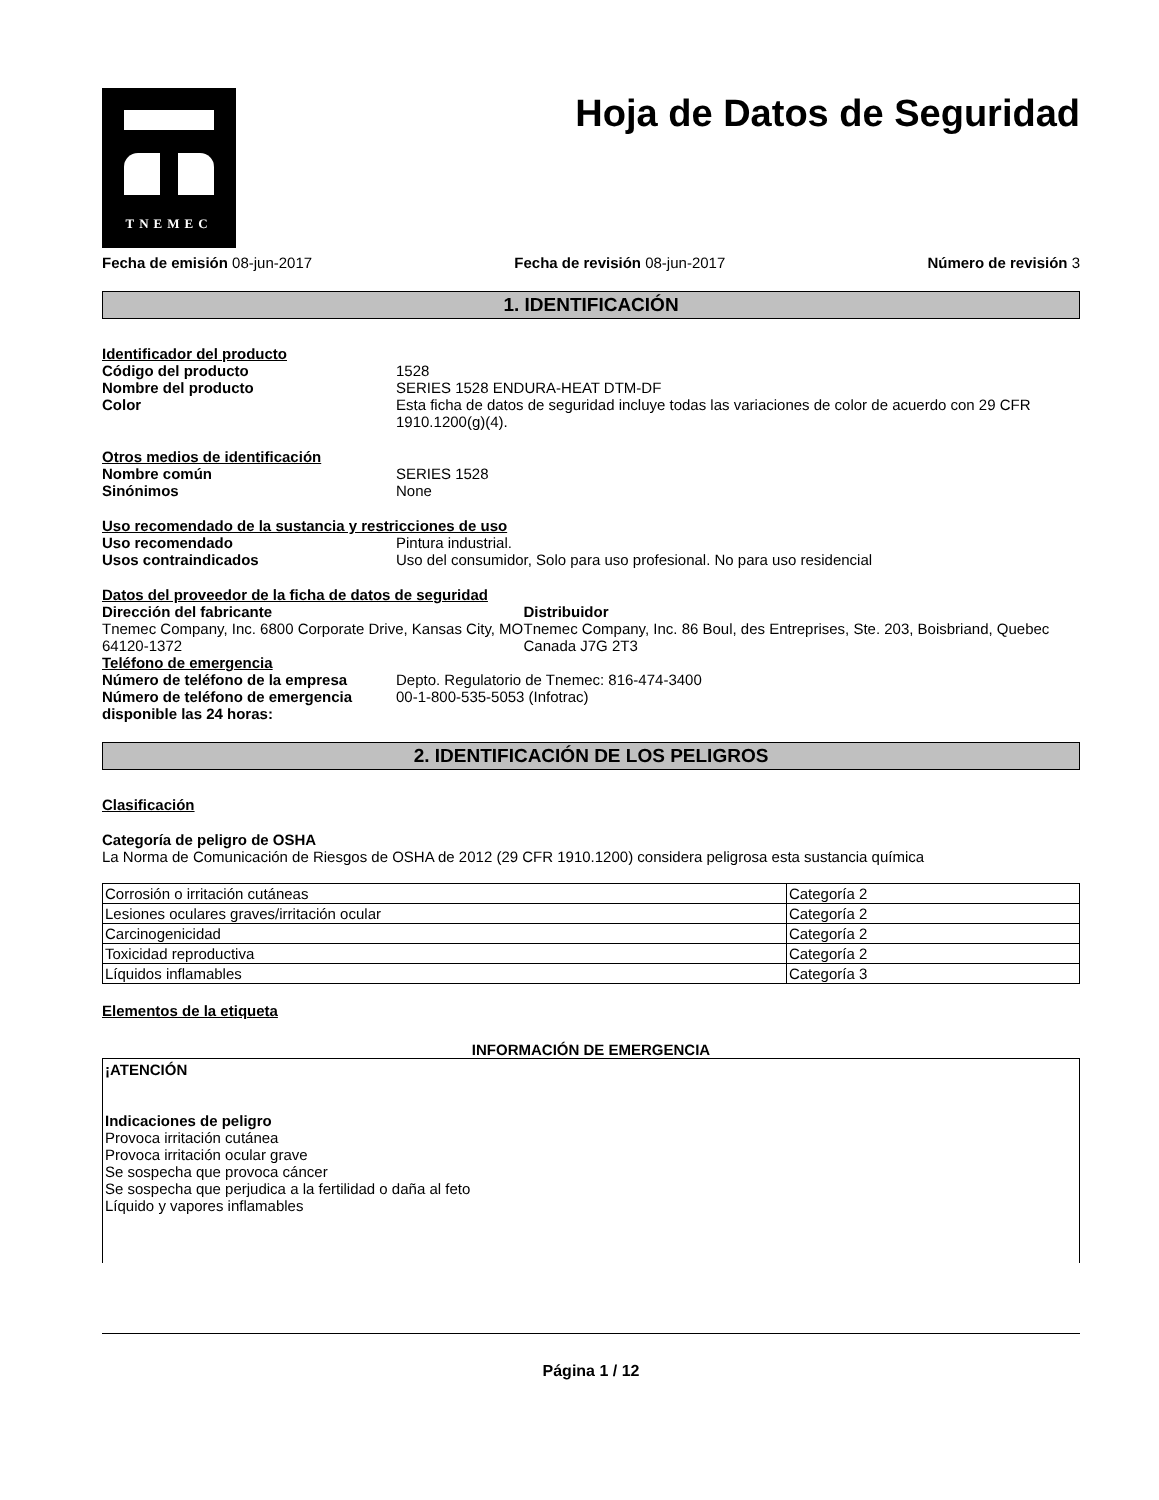TNEMEC
Hoja de Datos de Seguridad
Fecha de emisión 08-jun-2017 Fecha de revisión 08-jun-2017 Número de revisión 3
1. IDENTIFICACIÓN
Identificador del producto
Código del producto 1528
Nombre del producto SERIES 1528 ENDURA-HEAT DTM-DF
Color Esta ficha de datos de seguridad incluye todas las variaciones de color de acuerdo con 29 CFR 1910.1200(g)(4).
Otros medios de identificación
Nombre común SERIES 1528
Sinónimos None
Uso recomendado de la sustancia y restricciones de uso
Uso recomendado Pintura industrial.
Usos contraindicados Uso del consumidor, Solo para uso profesional. No para uso residencial
Datos del proveedor de la ficha de datos de seguridad
Dirección del fabricante
Tnemec Company, Inc. 6800 Corporate Drive, Kansas City, MO 64120-1372
Distribuidor
Tnemec Company, Inc. 86 Boul, des Entreprises, Ste. 203, Boisbriand, Quebec Canada J7G 2T3
Teléfono de emergencia
Número de teléfono de la empresa Depto. Regulatorio de Tnemec: 816-474-3400
Número de teléfono de emergencia disponible las 24 horas: 00-1-800-535-5053 (Infotrac)
2. IDENTIFICACIÓN DE LOS PELIGROS
Clasificación
Categoría de peligro de OSHA
La Norma de Comunicación de Riesgos de OSHA de 2012 (29 CFR 1910.1200) considera peligrosa esta sustancia química
| Corrosión o irritación cutáneas | Categoría 2 |
| Lesiones oculares graves/irritación ocular | Categoría 2 |
| Carcinogenicidad | Categoría 2 |
| Toxicidad reproductiva | Categoría 2 |
| Líquidos inflamables | Categoría 3 |
Elementos de la etiqueta
INFORMACIÓN DE EMERGENCIA
¡ATENCIÓN
Indicaciones de peligro
Provoca irritación cutánea
Provoca irritación ocular grave
Se sospecha que provoca cáncer
Se sospecha que perjudica a la fertilidad o daña al feto
Líquido y vapores inflamables
Página 1 / 12